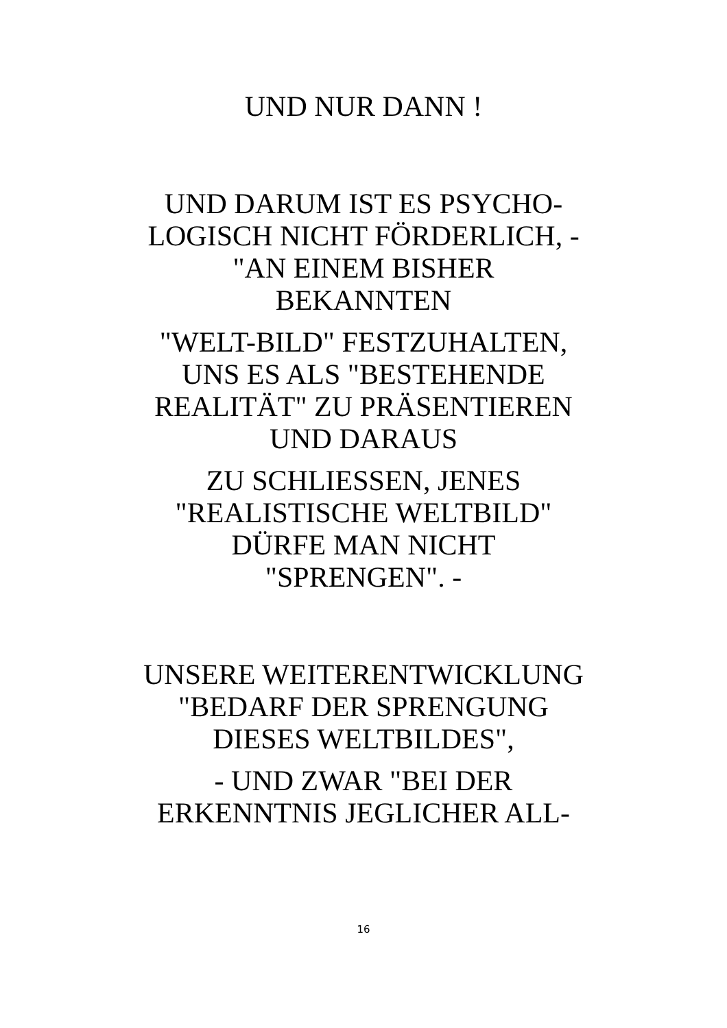UND NUR DANN !
UND DARUM IST ES PSYCHO-
LOGISCH NICHT FÖRDERLICH, -
"AN EINEM BISHER
BEKANNTEN
"WELT-BILD" FESTZUHALTEN,
UNS ES ALS "BESTEHENDE
REALITÄT" ZU PRÄSENTIEREN
UND DARAUS
ZU SCHLIESSEN, JENES
"REALISTISCHE WELTBILD"
DÜRFE MAN NICHT
"SPRENGEN". -
UNSERE WEITERENTWICKLUNG
"BEDARF DER SPRENGUNG
DIESES WELTBILDES",
- UND ZWAR "BEI DER
ERKENNTNIS JEGLICHER ALL-
16